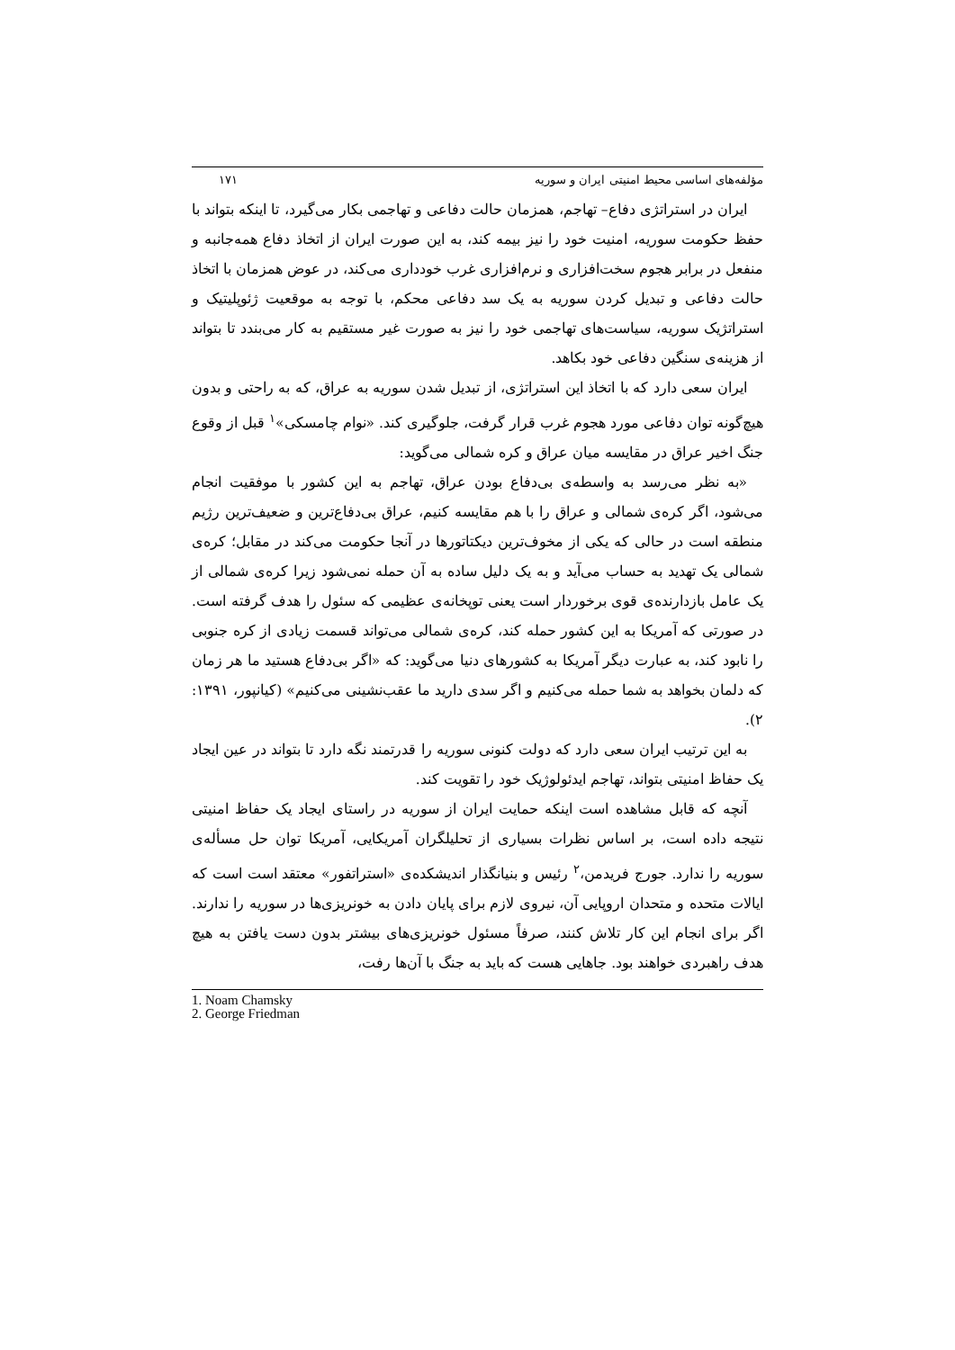مؤلفه‌های اساسی محیط امنیتی ایران و سوریه ۱۷۱
ایران در استراتژی دفاع– تهاجم، همزمان حالت دفاعی و تهاجمی بکار می‌گیرد، تا اینکه بتواند با حفظ حکومت سوریه، امنیت خود را نیز بیمه کند، به این صورت ایران از اتخاذ دفاع همه‌جانبه و منفعل در برابر هجوم سخت‌افزاری و نرم‌افزاری غرب خودداری می‌کند، در عوض همزمان با اتخاذ حالت دفاعی و تبدیل کردن سوریه به یک سد دفاعی محکم، با توجه به موقعیت ژئوپلیتیک و استراتژیک سوریه، سیاست‌های تهاجمی خود را نیز به صورت غیر مستقیم به کار می‌بندد تا بتواند از هزینه‌ی سنگین دفاعی خود بکاهد.
ایران سعی دارد که با اتخاذ این استراتژی، از تبدیل شدن سوریه به عراق، که به راحتی و بدون هیچ‌گونه توان دفاعی مورد هجوم غرب قرار گرفت، جلوگیری کند. «نوام چامسکی»<sup>۱</sup> قبل از وقوع جنگ اخیر عراق در مقایسه میان عراق و کره شمالی می‌گوید:
«به نظر می‌رسد به واسطه‌ی بی‌دفاع بودن عراق، تهاجم به این کشور با موفقیت انجام می‌شود، اگر کره‌ی شمالی و عراق را با هم مقایسه کنیم، عراق بی‌دفاع‌ترین و ضعیف‌ترین رژیم منطقه است در حالی که یکی از مخوف‌ترین دیکتاتورها در آنجا حکومت می‌کند در مقابل؛ کره‌ی شمالی یک تهدید به حساب می‌آید و به یک دلیل ساده به آن حمله نمی‌شود زیرا کره‌ی شمالی از یک عامل بازدارنده‌ی قوی برخوردار است یعنی توپخانه‌ی عظیمی که سئول را هدف گرفته است. در صورتی که آمریکا به این کشور حمله کند، کره‌ی شمالی می‌تواند قسمت زیادی از کره جنوبی را نابود کند، به عبارت دیگر آمریکا به کشورهای دنیا می‌گوید: که «اگر بی‌دفاع هستید ما هر زمان که دلمان بخواهد به شما حمله می‌کنیم و اگر سدی دارید ما عقب‌نشینی می‌کنیم» (کیانپور، ۱۳۹۱: ۲).
به این ترتیب ایران سعی دارد که دولت کنونی سوریه را قدرتمند نگه دارد تا بتواند در عین ایجاد یک حفاظ امنیتی بتواند، تهاجم ایدئولوژیک خود را تقویت کند.
آنچه که قابل مشاهده است اینکه حمایت ایران از سوریه در راستای ایجاد یک حفاظ امنیتی نتیجه داده است، بر اساس نظرات بسیاری از تحلیلگران آمریکایی، آمریکا توان حل مسأله‌ی سوریه را ندارد. جورج فریدمن،<sup>۲</sup> رئیس و بنیانگذار اندیشکده‌ی «استراتفور» معتقد است است که ایالات متحده و متحدان اروپایی آن، نیروی لازم برای پایان دادن به خونریزی‌ها در سوریه را ندارند. اگر برای انجام این کار تلاش کنند، صرفاً مسئول خونریزی‌های بیشتر بدون دست یافتن به هیچ هدف راهبردی خواهند بود. جاهایی هست که باید به جنگ با آن‌ها رفت،
1. Noam Chamsky
2. George Friedman